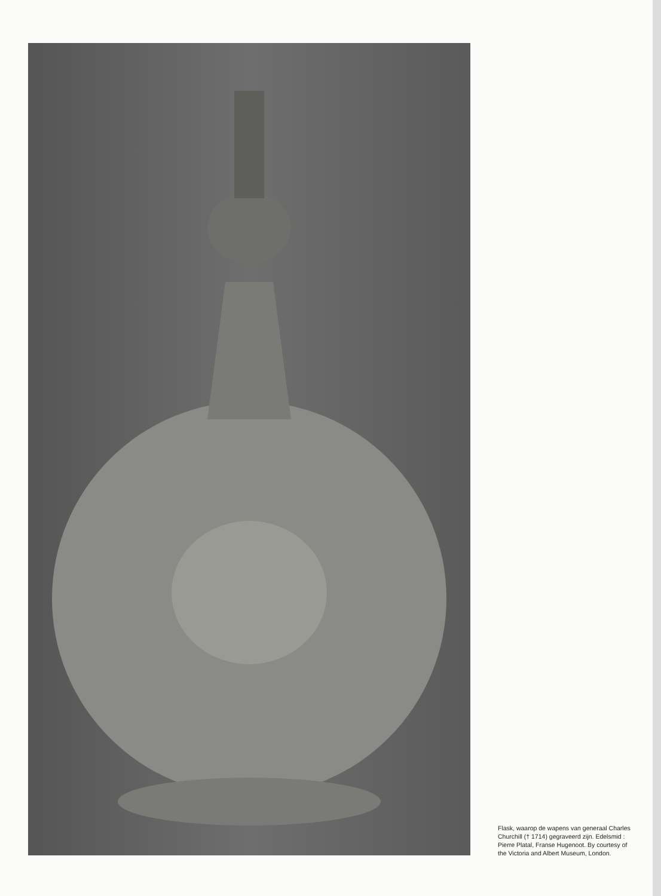Flask, waarop de wapens van generaal Charles Churchill († 1714) gegraveerd zijn. Edelsmid : Pierre Platal, Franse Hugenoot. By courtesy of the Victoria and Albert Museum, London.